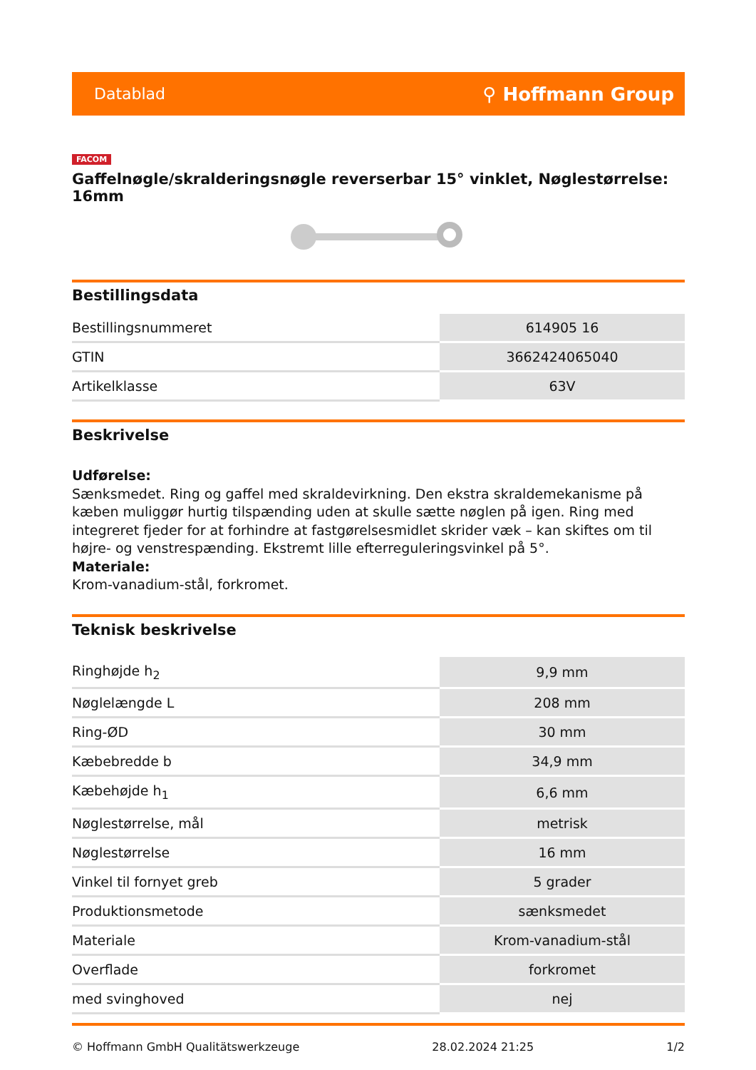Datablad ⚲ Hoffmann Group
FACOM
Gaffelnøgle/skralderingsnøgle reverserbar 15° vinklet, Nøglestørrelse: 16mm
Bestillingsdata
| Bestillingsnummeret | 614905 16 |
| GTIN | 3662424065040 |
| Artikelklasse | 63V |
Beskrivelse
Udførelse:
Sænksmedet. Ring og gaffel med skraldevirkning. Den ekstra skraldemekanisme på kæben muliggør hurtig tilspænding uden at skulle sætte nøglen på igen. Ring med integreret fjeder for at forhindre at fastgørelsesmidlet skrider væk – kan skiftes om til højre- og venstrespænding. Ekstremt lille efterreguleringsvinkel på 5°.
Materiale:
Krom-vanadium-stål, forkromet.
Teknisk beskrivelse
| Ringhøjde h<sub>2</sub> | 9,9 mm |
| Nøglelængde L | 208 mm |
| Ring-ØD | 30 mm |
| Kæbebredde b | 34,9 mm |
| Kæbehøjde h<sub>1</sub> | 6,6 mm |
| Nøglestørrelse, mål | metrisk |
| Nøglestørrelse | 16 mm |
| Vinkel til fornyet greb | 5 grader |
| Produktionsmetode | sænksmedet |
| Materiale | Krom-vanadium-stål |
| Overflade | forkromet |
| med svinghoved | nej |
© Hoffmann GmbH Qualitätswerkzeuge 28.02.2024 21:25 1/2